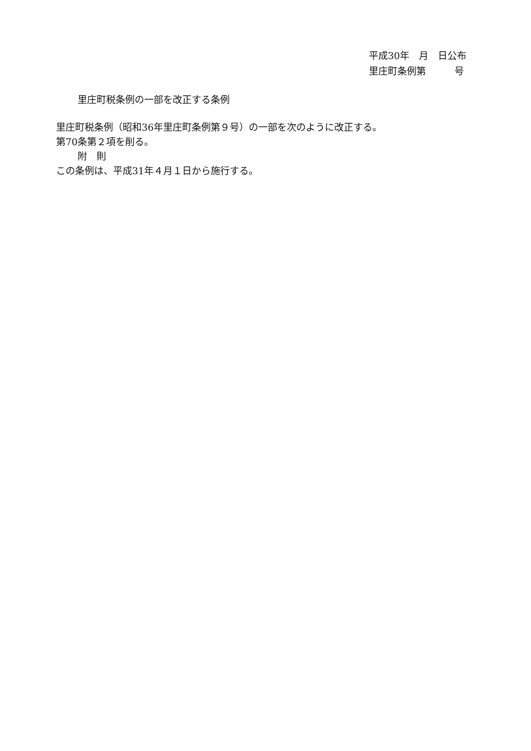平成30年　月　日公布
里庄町条例第　　　号
里庄町税条例の一部を改正する条例
里庄町税条例（昭和36年里庄町条例第９号）の一部を次のように改正する。
第70条第２項を削る。
附　則
この条例は、平成31年４月１日から施行する。